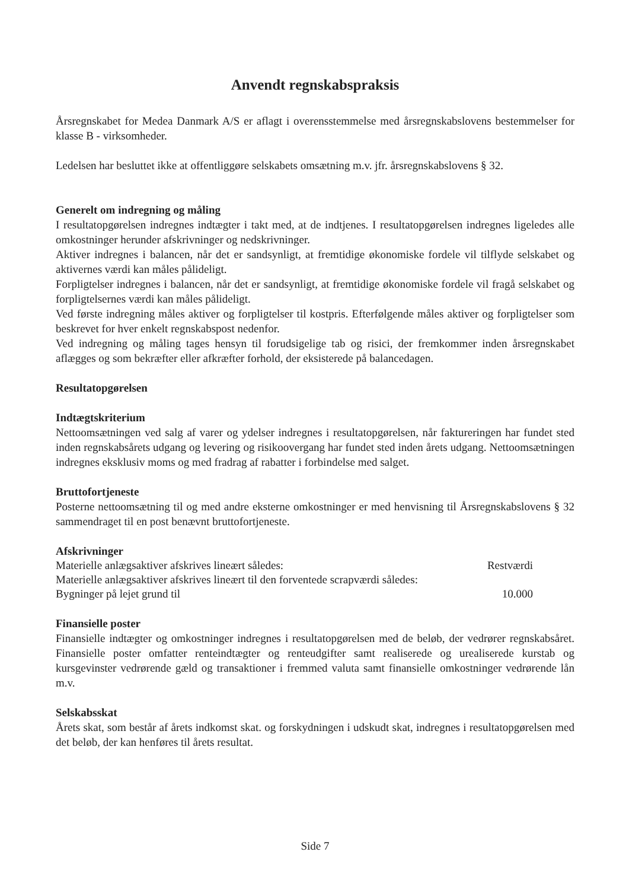Anvendt regnskabspraksis
Årsregnskabet for Medea Danmark A/S er aflagt i overensstemmelse med årsregnskabslovens bestemmelser for klasse B - virksomheder.
Ledelsen har besluttet ikke at offentliggøre selskabets omsætning m.v. jfr. årsregnskabslovens § 32.
Generelt om indregning og måling
I resultatopgørelsen indregnes indtægter i takt med, at de indtjenes. I resultatopgørelsen indregnes ligeledes alle omkostninger herunder afskrivninger og nedskrivninger.
Aktiver indregnes i balancen, når det er sandsynligt, at fremtidige økonomiske fordele vil tilflyde selskabet og aktivernes værdi kan måles pålideligt.
Forpligtelser indregnes i balancen, når det er sandsynligt, at fremtidige økonomiske fordele vil fragå selskabet og forpligtelsernes værdi kan måles pålideligt.
Ved første indregning måles aktiver og forpligtelser til kostpris. Efterfølgende måles aktiver og forpligtelser som beskrevet for hver enkelt regnskabspost nedenfor.
Ved indregning og måling tages hensyn til forudsigelige tab og risici, der fremkommer inden årsregnskabet aflægges og som bekræfter eller afkræfter forhold, der eksisterede på balancedagen.
Resultatopgørelsen
Indtægtskriterium
Nettoomsætningen ved salg af varer og ydelser indregnes i resultatopgørelsen, når faktureringen har fundet sted inden regnskabsårets udgang og levering og risikoovergang har fundet sted inden årets udgang. Nettoomsætningen indregnes eksklusiv moms og med fradrag af rabatter i forbindelse med salget.
Bruttofortjeneste
Posterne nettoomsætning til og med andre eksterne omkostninger er med henvisning til Årsregnskabslovens § 32 sammendraget til en post benævnt bruttofortjeneste.
Afskrivninger
| Materielle anlægsaktiver afskrives lineært således: | Restværdi |
| Materielle anlægsaktiver afskrives lineært til den forventede scrapværdi således: | |
| Bygninger på lejet grund til | 10.000 |
Finansielle poster
Finansielle indtægter og omkostninger indregnes i resultatopgørelsen med de beløb, der vedrører regnskabsåret. Finansielle poster omfatter renteindtægter og renteudgifter samt realiserede og urealiserede kurstab og kursgevinster vedrørende gæld og transaktioner i fremmed valuta samt finansielle omkostninger vedrørende lån m.v.
Selskabsskat
Årets skat, som består af årets indkomst skat. og forskydningen i udskudt skat, indregnes i resultatopgørelsen med det beløb, der kan henføres til årets resultat.
Side 7